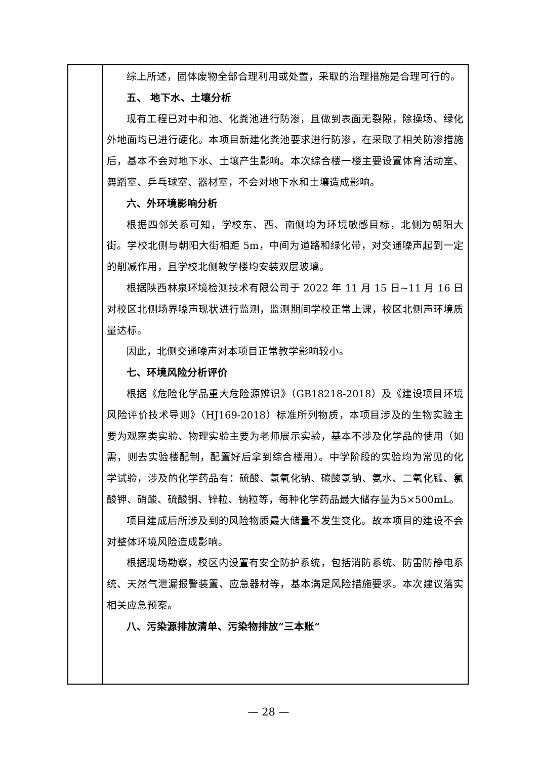| | 综上所述，固体废物全部合理利用或处置，采取的治理措施是合理可行的。 五、 地下水、土壤分析 现有工程已对中和池、化粪池进行防渗，且做到表面无裂隙，除操场、绿化外地面均已进行硬化。本项目新建化粪池要求进行防渗，在采取了相关防渗措施后，基本不会对地下水、土壤产生影响。本次综合楼一楼主要设置体育活动室、舞蹈室、乒乓球室、器材室，不会对地下水和土壤造成影响。 六、外环境影响分析 根据四邻关系可知，学校东、西、南侧均为环境敏感目标，北侧为朝阳大街。学校北侧与朝阳大街相距 5m，中间为道路和绿化带，对交通噪声起到一定的削减作用，且学校北侧教学楼均安装双层玻璃。 根据陕西林泉环境检测技术有限公司于 2022 年 11 月 15 日~11 月 16 日对校区北侧场界噪声现状进行监测，监测期间学校正常上课，校区北侧声环境质量达标。 因此，北侧交通噪声对本项目正常教学影响较小。 七、环境风险分析评价 根据《危险化学品重大危险源辨识》（GB18218-2018）及《建设项目环境风险评价技术导则》（HJ169-2018）标准所列物质，本项目涉及的生物实验主要为观察类实验、物理实验主要为老师展示实验，基本不涉及化学品的使用（如需，则去实验楼配制，配置好后拿到综合楼用）。中学阶段的实验均为常见的化学试验，涉及的化学药品有：硫酸、氢氧化钠、碳酸氢钠、氨水、二氧化锰、氯酸钾、硝酸、硫酸铜、锌粒、钠粒等，每种化学药品最大储存量为5×500mL。 项目建成后所涉及到的风险物质最大储量不发生变化。故本项目的建设不会对整体环境风险造成影响。 根据现场勘察，校区内设置有安全防护系统，包括消防系统、防雷防静电系统、天然气泄漏报警装置、应急器材等，基本满足风险措施要求。本次建议落实相关应急预案。 八、污染源排放清单、污染物排放“三本账” |
— 28 —